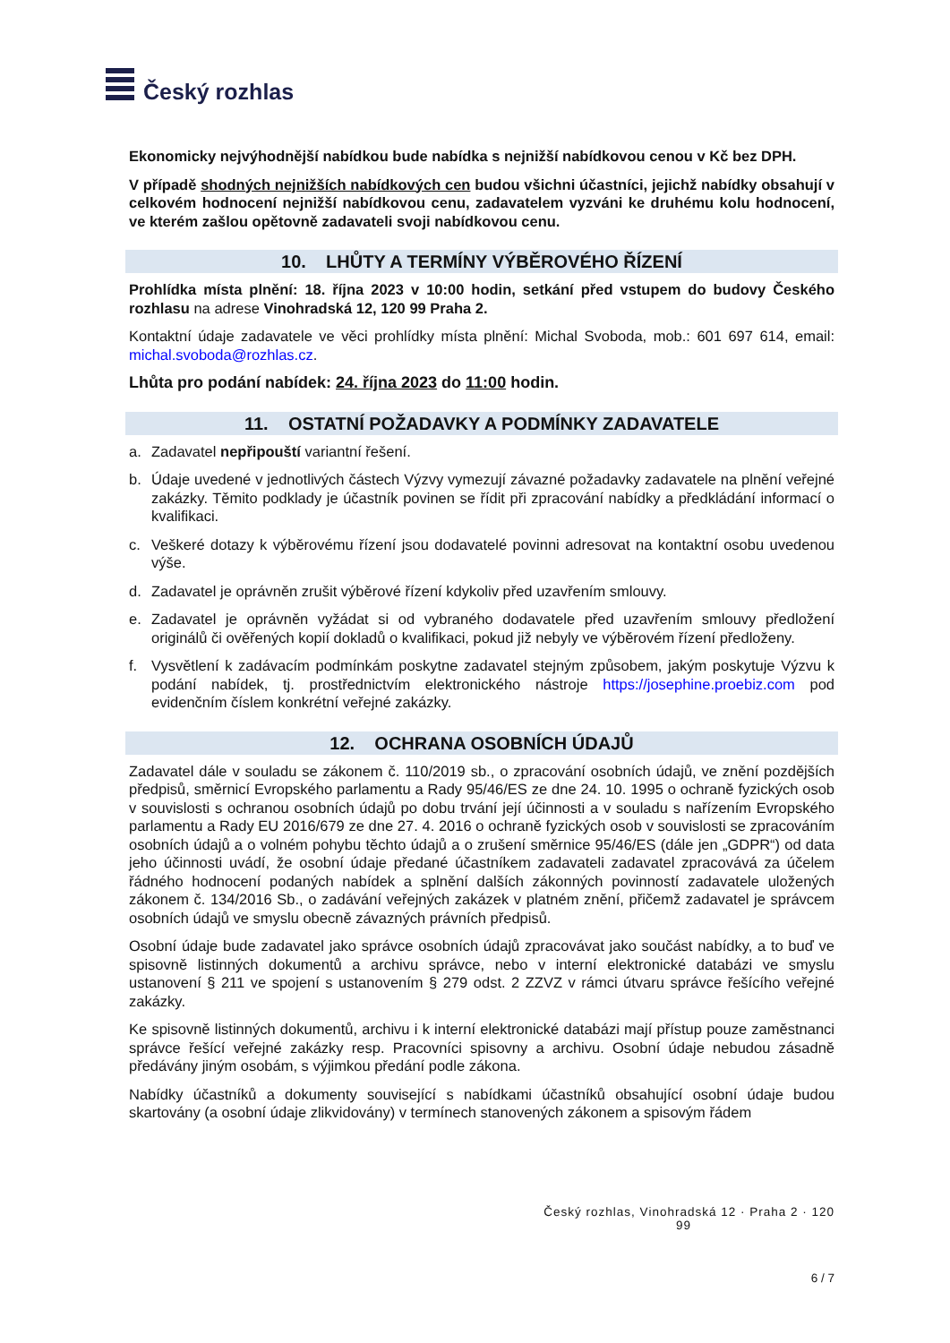Český rozhlas
Ekonomicky nejvýhodnější nabídkou bude nabídka s nejnižší nabídkovou cenou v Kč bez DPH.
V případě shodných nejnižších nabídkových cen budou všichni účastníci, jejichž nabídky obsahují v celkovém hodnocení nejnižší nabídkovou cenu, zadavatelem vyzváni ke druhému kolu hodnocení, ve kterém zašlou opětovně zadavateli svoji nabídkovou cenu.
10. LHŮTY A TERMÍNY VÝBĚROVÉHO ŘÍZENÍ
Prohlídka místa plnění: 18. října 2023 v 10:00 hodin, setkání před vstupem do budovy Českého rozhlasu na adrese Vinohradská 12, 120 99 Praha 2.
Kontaktní údaje zadavatele ve věci prohlídky místa plnění: Michal Svoboda, mob.: 601 697 614, email: michal.svoboda@rozhlas.cz.
Lhůta pro podání nabídek: 24. října 2023 do 11:00 hodin.
11. OSTATNÍ POŽADAVKY A PODMÍNKY ZADAVATELE
a. Zadavatel nepřipouští variantní řešení.
b. Údaje uvedené v jednotlivých částech Výzvy vymezují závazné požadavky zadavatele na plnění veřejné zakázky. Těmito podklady je účastník povinen se řídit při zpracování nabídky a předkládání informací o kvalifikaci.
c. Veškeré dotazy k výběrovému řízení jsou dodavatelé povinni adresovat na kontaktní osobu uvedenou výše.
d. Zadavatel je oprávněn zrušit výběrové řízení kdykoliv před uzavřením smlouvy.
e. Zadavatel je oprávněn vyžádat si od vybraného dodavatele před uzavřením smlouvy předložení originálů či ověřených kopií dokladů o kvalifikaci, pokud již nebyly ve výběrovém řízení předloženy.
f. Vysvětlení k zadávacím podmínkám poskytne zadavatel stejným způsobem, jakým poskytuje Výzvu k podání nabídek, tj. prostřednictvím elektronického nástroje https://josephine.proebiz.com pod evidenčním číslem konkrétní veřejné zakázky.
12. OCHRANA OSOBNÍCH ÚDAJŮ
Zadavatel dále v souladu se zákonem č. 110/2019 sb., o zpracování osobních údajů, ve znění pozdějších předpisů, směrnicí Evropského parlamentu a Rady 95/46/ES ze dne 24. 10. 1995 o ochraně fyzických osob v souvislosti s ochranou osobních údajů po dobu trvání její účinnosti a v souladu s nařízením Evropského parlamentu a Rady EU 2016/679 ze dne 27. 4. 2016 o ochraně fyzických osob v souvislosti se zpracováním osobních údajů a o volném pohybu těchto údajů a o zrušení směrnice 95/46/ES (dále jen „GDPR“) od data jeho účinnosti uvádí, že osobní údaje předané účastníkem zadavateli zadavatel zpracovává za účelem řádného hodnocení podaných nabídek a splnění dalších zákonných povinností zadavatele uložených zákonem č. 134/2016 Sb., o zadávání veřejných zakázek v platném znění, přičemž zadavatel je správcem osobních údajů ve smyslu obecně závazných právních předpisů.
Osobní údaje bude zadavatel jako správce osobních údajů zpracovávat jako součást nabídky, a to buď ve spisovně listinných dokumentů a archivu správce, nebo v interní elektronické databázi ve smyslu ustanovení § 211 ve spojení s ustanovením § 279 odst. 2 ZZVZ v rámci útvaru správce řešícího veřejné zakázky.
Ke spisovně listinných dokumentů, archivu i k interní elektronické databázi mají přístup pouze zaměstnanci správce řešící veřejné zakázky resp. Pracovníci spisovny a archivu. Osobní údaje nebudou zásadně předávány jiným osobám, s výjimkou předání podle zákona.
Nabídky účastníků a dokumenty související s nabídkami účastníků obsahující osobní údaje budou skartovány (a osobní údaje zlikvidovány) v termínech stanovených zákonem a spisovým řádem
Český rozhlas, Vinohradská 12 · Praha 2 · 120
99
6 / 7